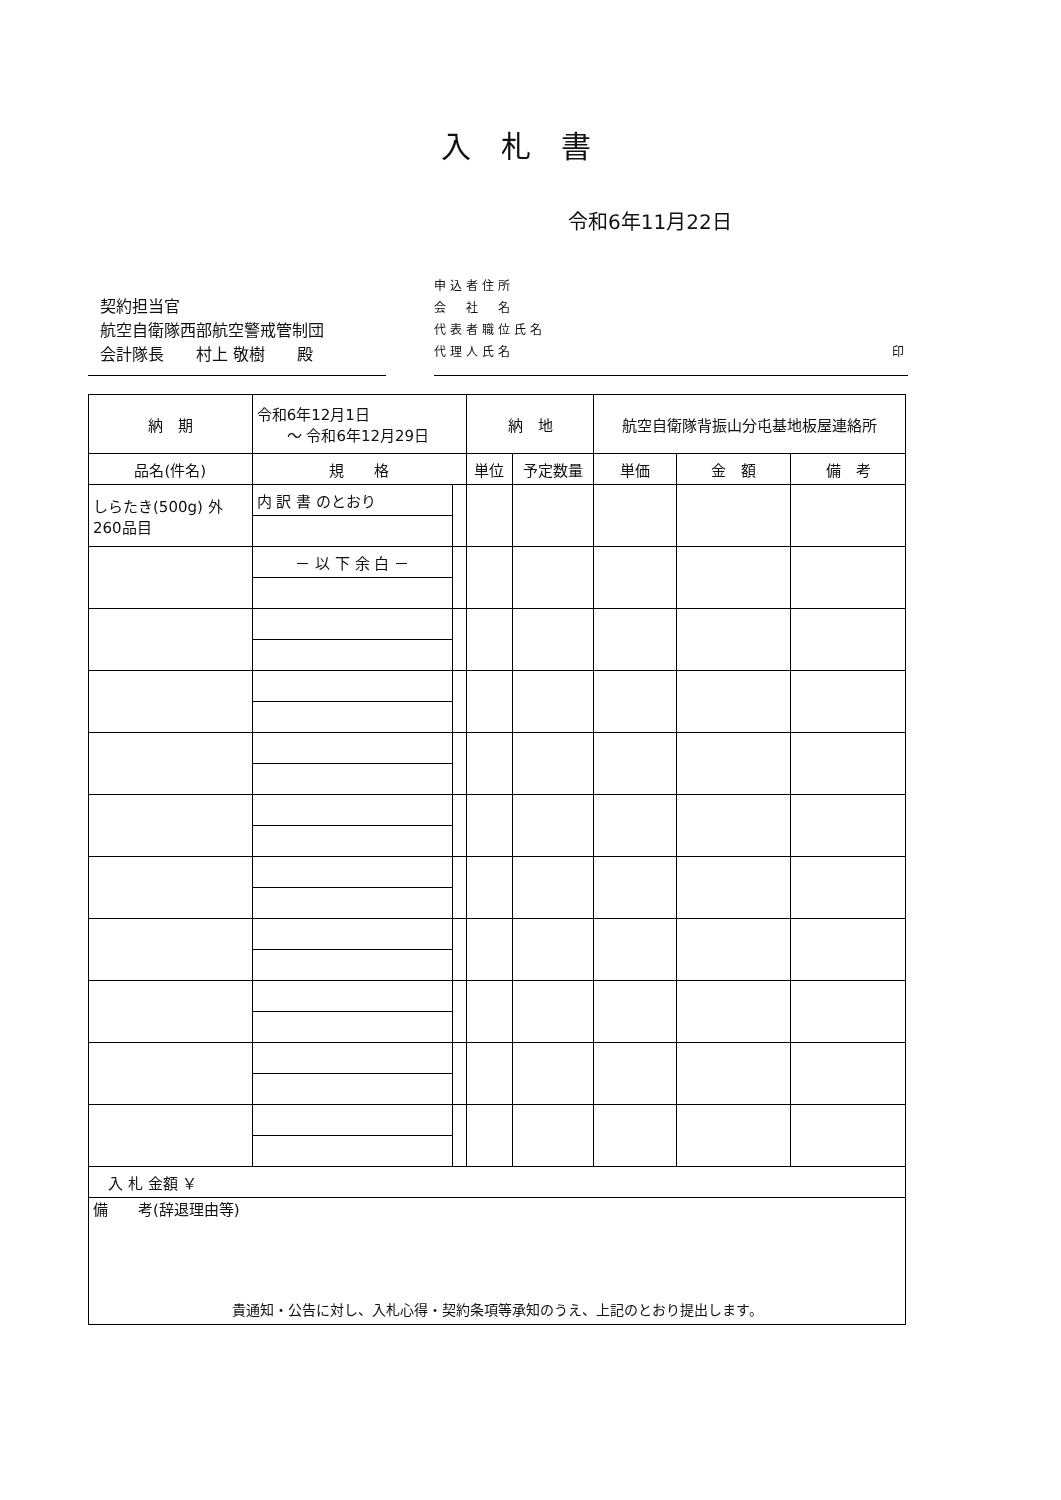入札書
令和6年11月22日
契約担当官
航空自衛隊西部航空警戒管制団
会計隊長　　村上 敬樹　　殿
申込者住所
会　社　名
代表者職位氏名
代理人氏名 印
| 納 期 | 令和6年12月1日 ～ 令和6年12月29日 | | 納 地 | | 航空自衛隊背振山分屯基地板屋連絡所 | | |
| 品名(件名) | 規 格 | | 単位 | 予定数量 | 単価 | 金 額 | 備 考 |
| しらたき(500g) 外 260品目 | 内 訳 書 のとおり | | | | | | |
| | － 以 下 余 白 － | | | | | | |
| 入 札 金額 ￥ | | | | | | | |
| 備 考(辞退理由等) 貴通知・公告に対し、入札心得・契約条項等承知のうえ、上記のとおり提出します。 | | | | | | | |